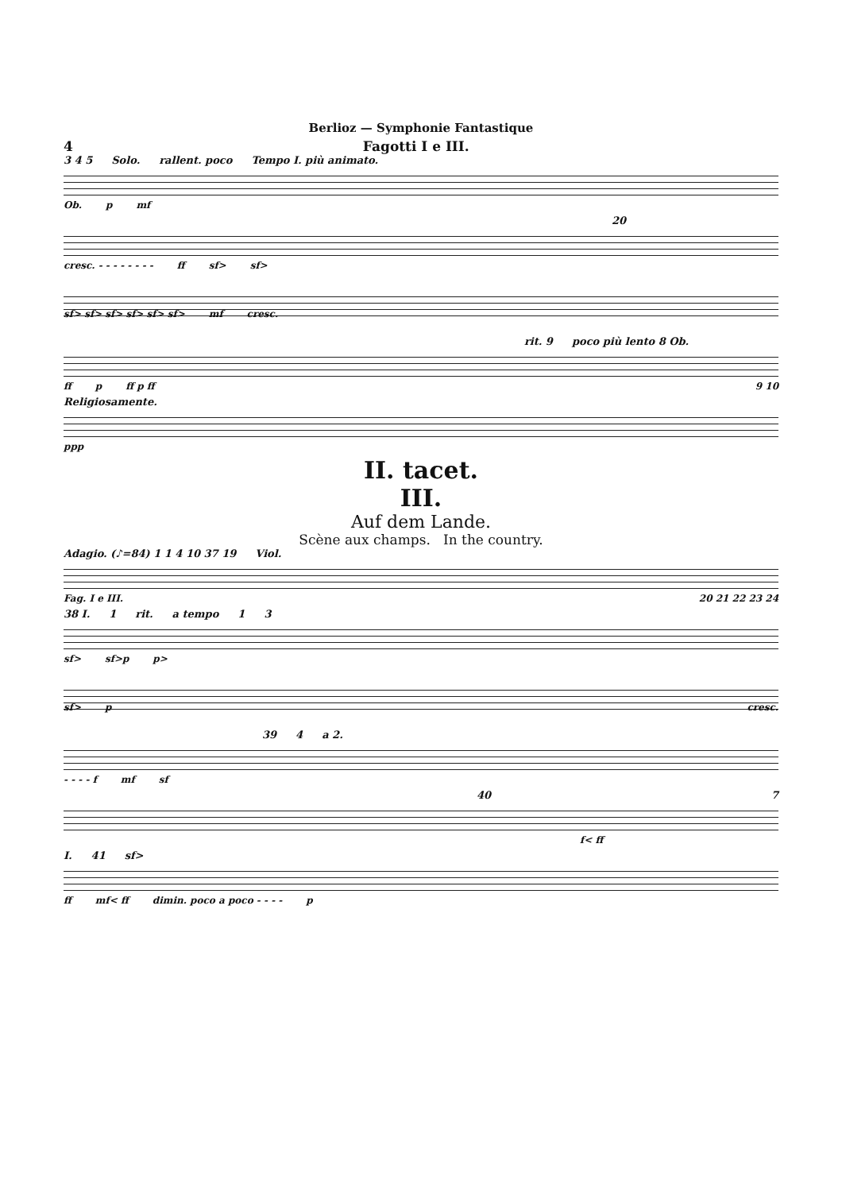Berlioz — Symphonie Fantastique
4 Fagotti I e III.
3 4 5 Solo. rallent. poco Tempo I. più animato.
Ob. p mf
20
cresc. - - - - - - - - ff sf> sf>
sf> sf> sf> sf> sf> sf> mf cresc.
rit. 9 poco più lento 8 Ob.
ff p ff p ff 9 10
Religiosamente.
ppp
II. tacet.
III.
Auf dem Lande.
Scène aux champs. In the country.
Adagio. (♪=84) 1 1 4 10 37 19 Viol.
Fag. I e III. 20 21 22 23 24
38 I. 1 rit. a tempo 1 3
sf> sf>p p>
sf> p cresc.
39 4 a 2.
- - - - f mf sf
40 7
f< ff
I. 41 sf>
ff mf< ff dimin. poco a poco - - - - p